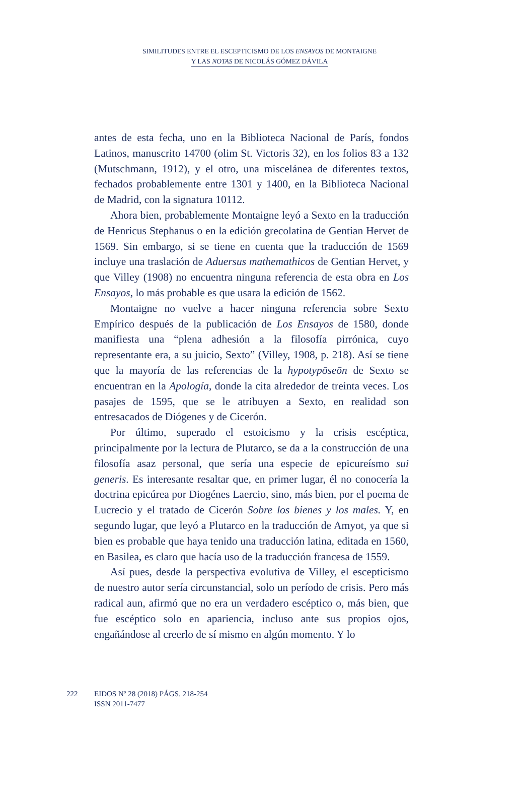SIMILITUDES ENTRE EL ESCEPTICISMO DE LOS ENSAYOS DE MONTAIGNE
Y LAS NOTAS DE NICOLÁS GÓMEZ DÁVILA
antes de esta fecha, uno en la Biblioteca Nacional de París, fondos Latinos, manuscrito 14700 (olim St. Victoris 32), en los folios 83 a 132 (Mutschmann, 1912), y el otro, una miscelánea de diferentes textos, fechados probablemente entre 1301 y 1400, en la Biblioteca Nacional de Madrid, con la signatura 10112.
Ahora bien, probablemente Montaigne leyó a Sexto en la traducción de Henricus Stephanus o en la edición grecolatina de Gentian Hervet de 1569. Sin embargo, si se tiene en cuenta que la traducción de 1569 incluye una traslación de Aduersus mathemathicos de Gentian Hervet, y que Villey (1908) no encuentra ninguna referencia de esta obra en Los Ensayos, lo más probable es que usara la edición de 1562.
Montaigne no vuelve a hacer ninguna referencia sobre Sexto Empírico después de la publicación de Los Ensayos de 1580, donde manifiesta una “plena adhesión a la filosofía pirrónica, cuyo representante era, a su juicio, Sexto” (Villey, 1908, p. 218). Así se tiene que la mayoría de las referencias de la hypotypōseōn de Sexto se encuentran en la Apología, donde la cita alrededor de treinta veces. Los pasajes de 1595, que se le atribuyen a Sexto, en realidad son entresacados de Diógenes y de Cicerón.
Por último, superado el estoicismo y la crisis escéptica, principalmente por la lectura de Plutarco, se da a la construcción de una filosofía asaz personal, que sería una especie de epicureísmo sui generis. Es interesante resaltar que, en primer lugar, él no conocería la doctrina epicúrea por Diogénes Laercio, sino, más bien, por el poema de Lucrecio y el tratado de Cicerón Sobre los bienes y los males. Y, en segundo lugar, que leyó a Plutarco en la traducción de Amyot, ya que si bien es probable que haya tenido una traducción latina, editada en 1560, en Basilea, es claro que hacía uso de la traducción francesa de 1559.
Así pues, desde la perspectiva evolutiva de Villey, el escepticismo de nuestro autor sería circunstancial, solo un período de crisis. Pero más radical aun, afirmó que no era un verdadero escéptico o, más bien, que fue escéptico solo en apariencia, incluso ante sus propios ojos, engañándose al creerlo de sí mismo en algún momento. Y lo
222 EIDOS Nº 28 (2018) PÁGS. 218-254
ISSN 2011-7477